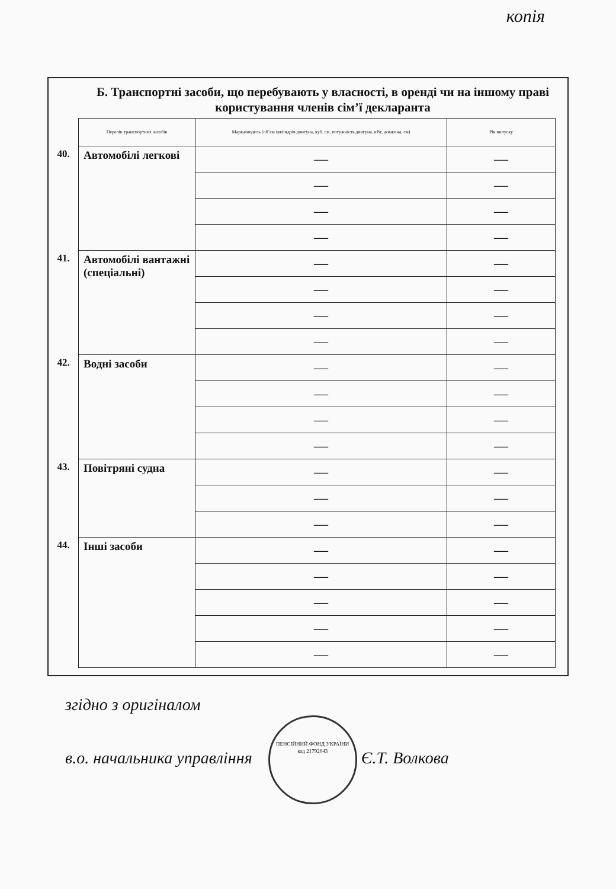копія
Б. Транспортні засоби, що перебувають у власності, в оренді чи на іншому праві користування членів сім’ї декларанта
| | Перелік транспортних засобів | Марка/модель (об’єм циліндрів двигуна, куб. см, потужність двигуна, кВт, довжина, см) | Рік випуску |
| 40. | Автомобілі легкові | — | — |
| | | — | — |
| | | — | — |
| | | — | — |
| 41. | Автомобілі вантажні (спеціальні) | — | — |
| | | — | — |
| | | — | — |
| | | — | — |
| 42. | Водні засоби | — | — |
| | | — | — |
| | | — | — |
| | | — | — |
| 43. | Повітряні судна | — | — |
| | | — | — |
| | | — | — |
| 44. | Інші засоби | — | — |
| | | — | — |
| | | — | — |
| | | — | — |
| | | — | — |
згідно з оригіналом
в.о. начальника управління ПЕНСІЙНИЙ ФОНД УКРАЇНИ
код 21792643 Є.Т. Волкова